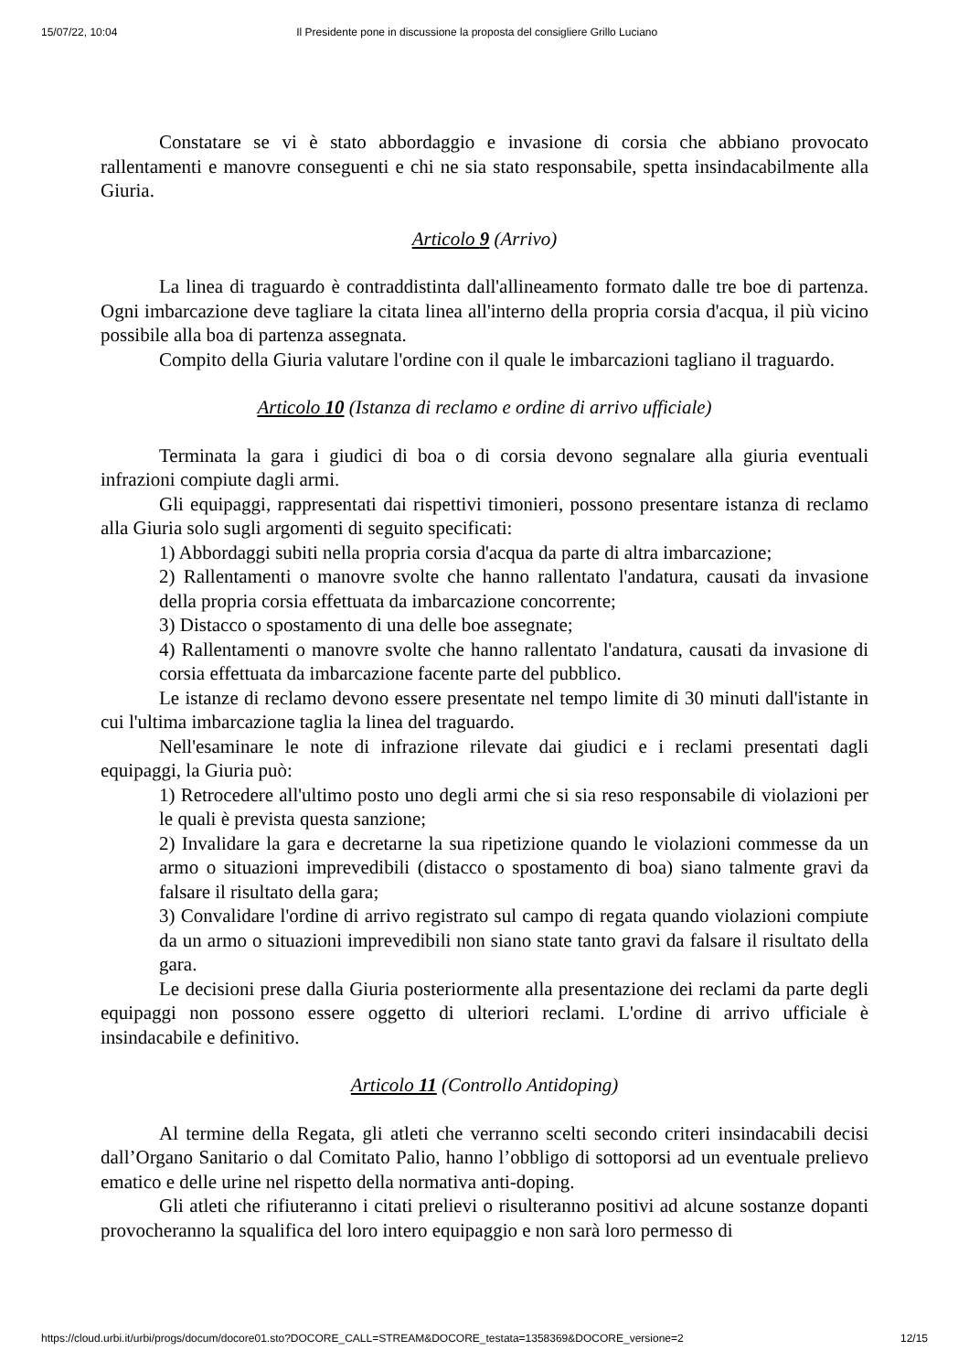15/07/22, 10:04 Il Presidente pone in discussione la proposta del consigliere Grillo Luciano
Constatare se vi è stato abbordaggio e invasione di corsia che abbiano provocato rallentamenti e manovre conseguenti e chi ne sia stato responsabile, spetta insindacabilmente alla Giuria.
Articolo 9 (Arrivo)
La linea di traguardo è contraddistinta dall'allineamento formato dalle tre boe di partenza. Ogni imbarcazione deve tagliare la citata linea all'interno della propria corsia d'acqua, il più vicino possibile alla boa di partenza assegnata.
Compito della Giuria valutare l'ordine con il quale le imbarcazioni tagliano il traguardo.
Articolo 10 (Istanza di reclamo e ordine di arrivo ufficiale)
Terminata la gara i giudici di boa o di corsia devono segnalare alla giuria eventuali infrazioni compiute dagli armi.
Gli equipaggi, rappresentati dai rispettivi timonieri, possono presentare istanza di reclamo alla Giuria solo sugli argomenti di seguito specificati:
1) Abbordaggi subiti nella propria corsia d'acqua da parte di altra imbarcazione;
2) Rallentamenti o manovre svolte che hanno rallentato l'andatura, causati da invasione della propria corsia effettuata da imbarcazione concorrente;
3) Distacco o spostamento di una delle boe assegnate;
4) Rallentamenti o manovre svolte che hanno rallentato l'andatura, causati da invasione di corsia effettuata da imbarcazione facente parte del pubblico.
Le istanze di reclamo devono essere presentate nel tempo limite di 30 minuti dall'istante in cui l'ultima imbarcazione taglia la linea del traguardo.
Nell'esaminare le note di infrazione rilevate dai giudici e i reclami presentati dagli equipaggi, la Giuria può:
1) Retrocedere all'ultimo posto uno degli armi che si sia reso responsabile di violazioni per le quali è prevista questa sanzione;
2) Invalidare la gara e decretarne la sua ripetizione quando le violazioni commesse da un armo o situazioni imprevedibili (distacco o spostamento di boa) siano talmente gravi da falsare il risultato della gara;
3) Convalidare l'ordine di arrivo registrato sul campo di regata quando violazioni compiute da un armo o situazioni imprevedibili non siano state tanto gravi da falsare il risultato della gara.
Le decisioni prese dalla Giuria posteriormente alla presentazione dei reclami da parte degli equipaggi non possono essere oggetto di ulteriori reclami. L'ordine di arrivo ufficiale è insindacabile e definitivo.
Articolo 11 (Controllo Antidoping)
Al termine della Regata, gli atleti che verranno scelti secondo criteri insindacabili decisi dall’Organo Sanitario o dal Comitato Palio, hanno l’obbligo di sottoporsi ad un eventuale prelievo ematico e delle urine nel rispetto della normativa anti-doping.
Gli atleti che rifiuteranno i citati prelievi o risulteranno positivi ad alcune sostanze dopanti provocheranno la squalifica del loro intero equipaggio e non sarà loro permesso di
https://cloud.urbi.it/urbi/progs/docum/docore01.sto?DOCORE_CALL=STREAM&DOCORE_testata=1358369&DOCORE_versione=2 12/15